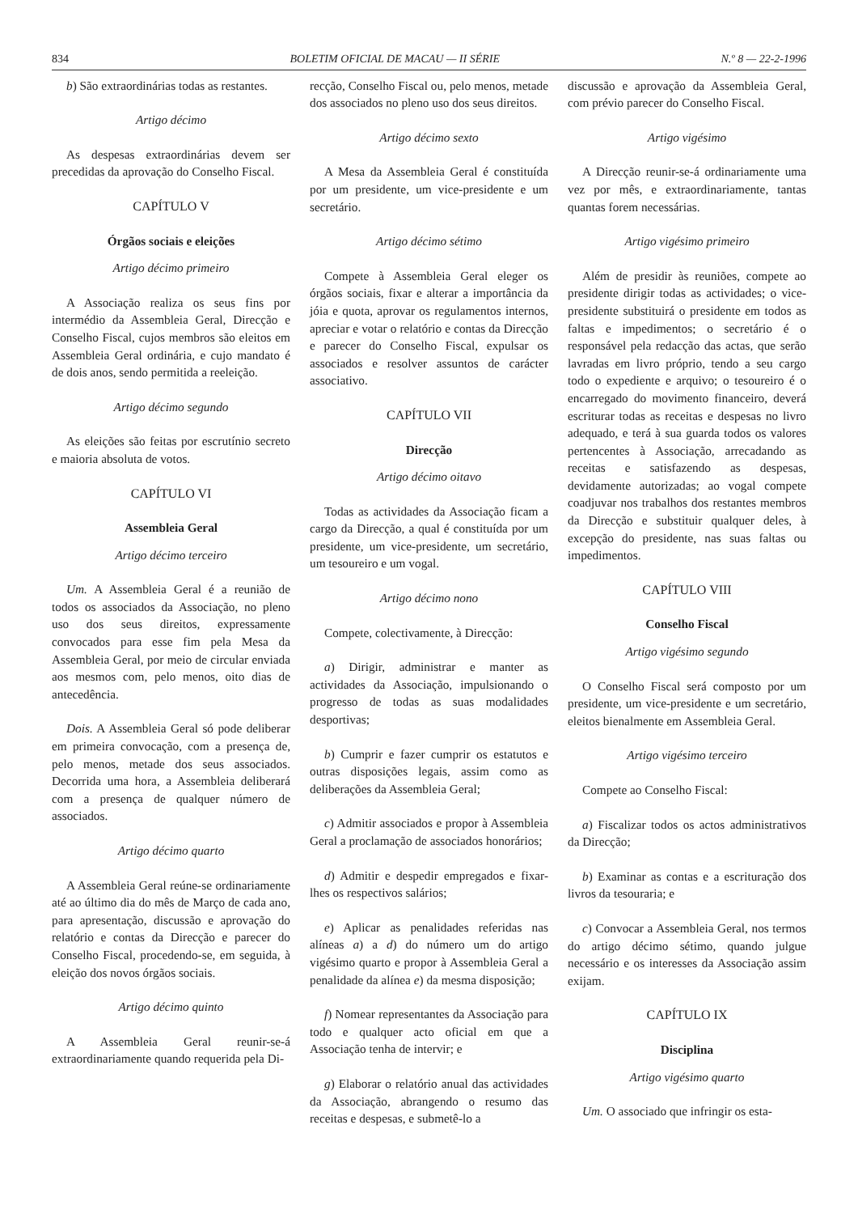834 BOLETIM OFICIAL DE MACAU — II SÉRIE N.º 8 — 22-2-1996
b) São extraordinárias todas as restantes.
Artigo décimo
As despesas extraordinárias devem ser precedidas da aprovação do Conselho Fiscal.
CAPÍTULO V
Órgãos sociais e eleições
Artigo décimo primeiro
A Associação realiza os seus fins por intermédio da Assembleia Geral, Direcção e Conselho Fiscal, cujos membros são eleitos em Assembleia Geral ordinária, e cujo mandato é de dois anos, sendo permitida a reeleição.
Artigo décimo segundo
As eleições são feitas por escrutínio secreto e maioria absoluta de votos.
CAPÍTULO VI
Assembleia Geral
Artigo décimo terceiro
Um. A Assembleia Geral é a reunião de todos os associados da Associação, no pleno uso dos seus direitos, expressamente convocados para esse fim pela Mesa da Assembleia Geral, por meio de circular enviada aos mesmos com, pelo menos, oito dias de antecedência.
Dois. A Assembleia Geral só pode deliberar em primeira convocação, com a presença de, pelo menos, metade dos seus associados. Decorrida uma hora, a Assembleia deliberará com a presença de qualquer número de associados.
Artigo décimo quarto
A Assembleia Geral reúne-se ordinariamente até ao último dia do mês de Março de cada ano, para apresentação, discussão e aprovação do relatório e contas da Direcção e parecer do Conselho Fiscal, procedendo-se, em seguida, à eleição dos novos órgãos sociais.
Artigo décimo quinto
A Assembleia Geral reunir-se-á extraordinariamente quando requerida pela Di-
recção, Conselho Fiscal ou, pelo menos, metade dos associados no pleno uso dos seus direitos.
Artigo décimo sexto
A Mesa da Assembleia Geral é constituída por um presidente, um vice-presidente e um secretário.
Artigo décimo sétimo
Compete à Assembleia Geral eleger os órgãos sociais, fixar e alterar a importância da jóia e quota, aprovar os regulamentos internos, apreciar e votar o relatório e contas da Direcção e parecer do Conselho Fiscal, expulsar os associados e resolver assuntos de carácter associativo.
CAPÍTULO VII
Direcção
Artigo décimo oitavo
Todas as actividades da Associação ficam a cargo da Direcção, a qual é constituída por um presidente, um vice-presidente, um secretário, um tesoureiro e um vogal.
Artigo décimo nono
Compete, colectivamente, à Direcção:
a) Dirigir, administrar e manter as actividades da Associação, impulsionando o progresso de todas as suas modalidades desportivas;
b) Cumprir e fazer cumprir os estatutos e outras disposições legais, assim como as deliberações da Assembleia Geral;
c) Admitir associados e propor à Assembleia Geral a proclamação de associados honorários;
d) Admitir e despedir empregados e fixar-lhes os respectivos salários;
e) Aplicar as penalidades referidas nas alíneas a) a d) do número um do artigo vigésimo quarto e propor à Assembleia Geral a penalidade da alínea e) da mesma disposição;
f) Nomear representantes da Associação para todo e qualquer acto oficial em que a Associação tenha de intervir; e
g) Elaborar o relatório anual das actividades da Associação, abrangendo o resumo das receitas e despesas, e submetê-lo a
discussão e aprovação da Assembleia Geral, com prévio parecer do Conselho Fiscal.
Artigo vigésimo
A Direcção reunir-se-á ordinariamente uma vez por mês, e extraordinariamente, tantas quantas forem necessárias.
Artigo vigésimo primeiro
Além de presidir às reuniões, compete ao presidente dirigir todas as actividades; o vice-presidente substituirá o presidente em todos as faltas e impedimentos; o secretário é o responsável pela redacção das actas, que serão lavradas em livro próprio, tendo a seu cargo todo o expediente e arquivo; o tesoureiro é o encarregado do movimento financeiro, deverá escriturar todas as receitas e despesas no livro adequado, e terá à sua guarda todos os valores pertencentes à Associação, arrecadando as receitas e satisfazendo as despesas, devidamente autorizadas; ao vogal compete coadjuvar nos trabalhos dos restantes membros da Direcção e substituir qualquer deles, à excepção do presidente, nas suas faltas ou impedimentos.
CAPÍTULO VIII
Conselho Fiscal
Artigo vigésimo segundo
O Conselho Fiscal será composto por um presidente, um vice-presidente e um secretário, eleitos bienalmente em Assembleia Geral.
Artigo vigésimo terceiro
Compete ao Conselho Fiscal:
a) Fiscalizar todos os actos administrativos da Direcção;
b) Examinar as contas e a escrituração dos livros da tesouraria; e
c) Convocar a Assembleia Geral, nos termos do artigo décimo sétimo, quando julgue necessário e os interesses da Associação assim exijam.
CAPÍTULO IX
Disciplina
Artigo vigésimo quarto
Um. O associado que infringir os esta-